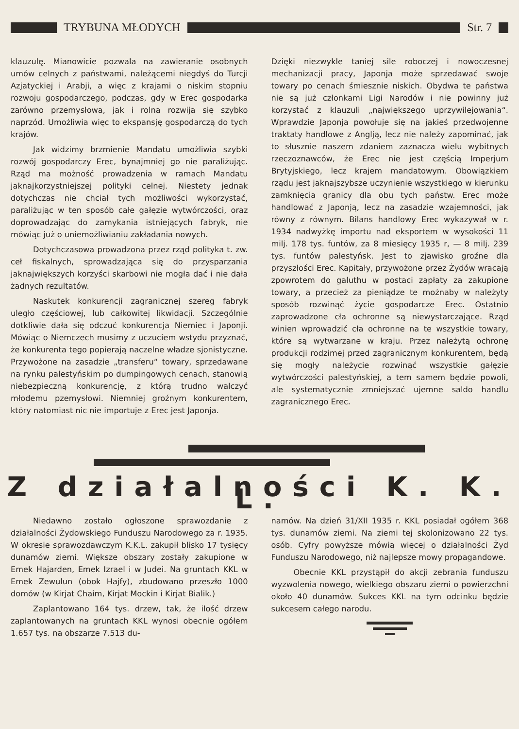TRYBUNA MŁODYCH Str. 7
klauzulę. Mianowicie pozwala na zawieranie osobnych umów celnych z państwami, należącemi niegdyś do Turcji Azjatyckiej i Arabji, a więc z krajami o niskim stopniu rozwoju gospodarczego, podczas, gdy w Erec gospodarka zarówno przemysłowa, jak i rolna rozwija się szybko naprzód. Umożliwia więc to ekspansję gospodarczą do tych krajów.
Jak widzimy brzmienie Mandatu umożliwia szybki rozwój gospodarczy Erec, bynajmniej go nie paraliżując. Rząd ma możność prowadzenia w ramach Mandatu jaknajkorzystniejszej polityki celnej. Niestety jednak dotychczas nie chciał tych możliwości wykorzystać, paraliżując w ten sposób całe gałęzie wytwórczości, oraz doprowadzając do zamykania istniejących fabryk, nie mówiąc już o uniemożliwianiu zakładania nowych.
Dotychczasowa prowadzona przez rząd polityka t. zw. ceł fiskalnych, sprowadzająca się do przysparzania jaknajwiększych korzyści skarbowi nie mogła dać i nie dała żadnych rezultatów.
Naskutek konkurencji zagranicznej szereg fabryk uległo częściowej, lub całkowitej likwidacji. Szczególnie dotkliwie dała się odczuć konkurencja Niemiec i Japonji. Mówiąc o Niemczech musimy z uczuciem wstydu przyznać, że konkurenta tego popierają naczelne władze sjonistyczne. Przywożone na zasadzie „transferu“ towary, sprzedawane na rynku palestyńskim po dumpingowych cenach, stanowią niebezpieczną konkurencję, z którą trudno walczyć młodemu pzemysłowi. Niemniej groźnym konkurentem, który natomiast nic nie importuje z Erec jest Japonja.
Dzięki niezwykle taniej sile roboczej i nowoczesnej mechanizacji pracy, Japonja może sprzedawać swoje towary po cenach śmiesznie niskich. Obydwa te państwa nie są już członkami Ligi Narodów i nie powinny już korzystać z klauzuli „największego uprzywilejowania“. Wprawdzie Japonja powołuje się na jakieś przedwojenne traktaty handlowe z Anglją, lecz nie należy zapominać, jak to słusznie naszem zdaniem zaznacza wielu wybitnych rzeczoznawców, że Erec nie jest częścią Imperjum Brytyjskiego, lecz krajem mandatowym. Obowiązkiem rządu jest jaknajszybsze uczynienie wszystkiego w kierunku zamknięcia granicy dla obu tych państw. Erec może handlować z Japonją, lecz na zasadzie wzajemności, jak równy z równym. Bilans handlowy Erec wykazywał w r. 1934 nadwyżkę importu nad eksportem w wysokości 11 milj. 178 tys. funtów, za 8 miesięcy 1935 r, — 8 milj. 239 tys. funtów palestyńsk. Jest to zjawisko groźne dla przyszłości Erec. Kapitały, przywożone przez Żydów wracają zpowrotem do galuthu w postaci zapłaty za zakupione towary, a przecież za pieniądze te możnaby w należyty sposób rozwinąć życie gospodarcze Erec. Ostatnio zaprowadzone cła ochronne są niewystarczające. Rząd winien wprowadzić cła ochronne na te wszystkie towary, które są wytwarzane w kraju. Przez należytą ochronę produkcji rodzimej przed zagranicznym konkurentem, będą się mogły należycie rozwinąć wszystkie gałęzie wytwórczości palestyńskiej, a tem samem będzie powoli, ale systematycznie zmniejszać ujemne saldo handlu zagranicznego Erec.
Z działalności K. K. L.
Niedawno zostało ogłoszone sprawozdanie z działalności Żydowskiego Funduszu Narodowego za r. 1935. W okresie sprawozdawczym K.K.L. zakupił blisko 17 tysięcy dunamów ziemi. Większe obszary zostały zakupione w Emek Hajarden, Emek Izrael i w Judei. Na gruntach KKL w Emek Zewulun (obok Hajfy), zbudowano przeszło 1000 domów (w Kirjat Chaim, Kirjat Mockin i Kirjat Bialik.)
Zaplantowano 164 tys. drzew, tak, że ilość drzew zaplantowanych na gruntach KKL wynosi obecnie ogółem 1.657 tys. na obszarze 7.513 du-
namów. Na dzień 31/XII 1935 r. KKL posiadał ogółem 368 tys. dunamów ziemi. Na ziemi tej skolonizowano 22 tys. osób. Cyfry powyższe mówią więcej o działalności Żyd Funduszu Narodowego, niż najlepsze mowy propagandowe.
Obecnie KKL przystąpił do akcji zebrania funduszu wyzwolenia nowego, wielkiego obszaru ziemi o powierzchni około 40 dunamów. Sukces KKL na tym odcinku będzie sukcesem całego narodu.